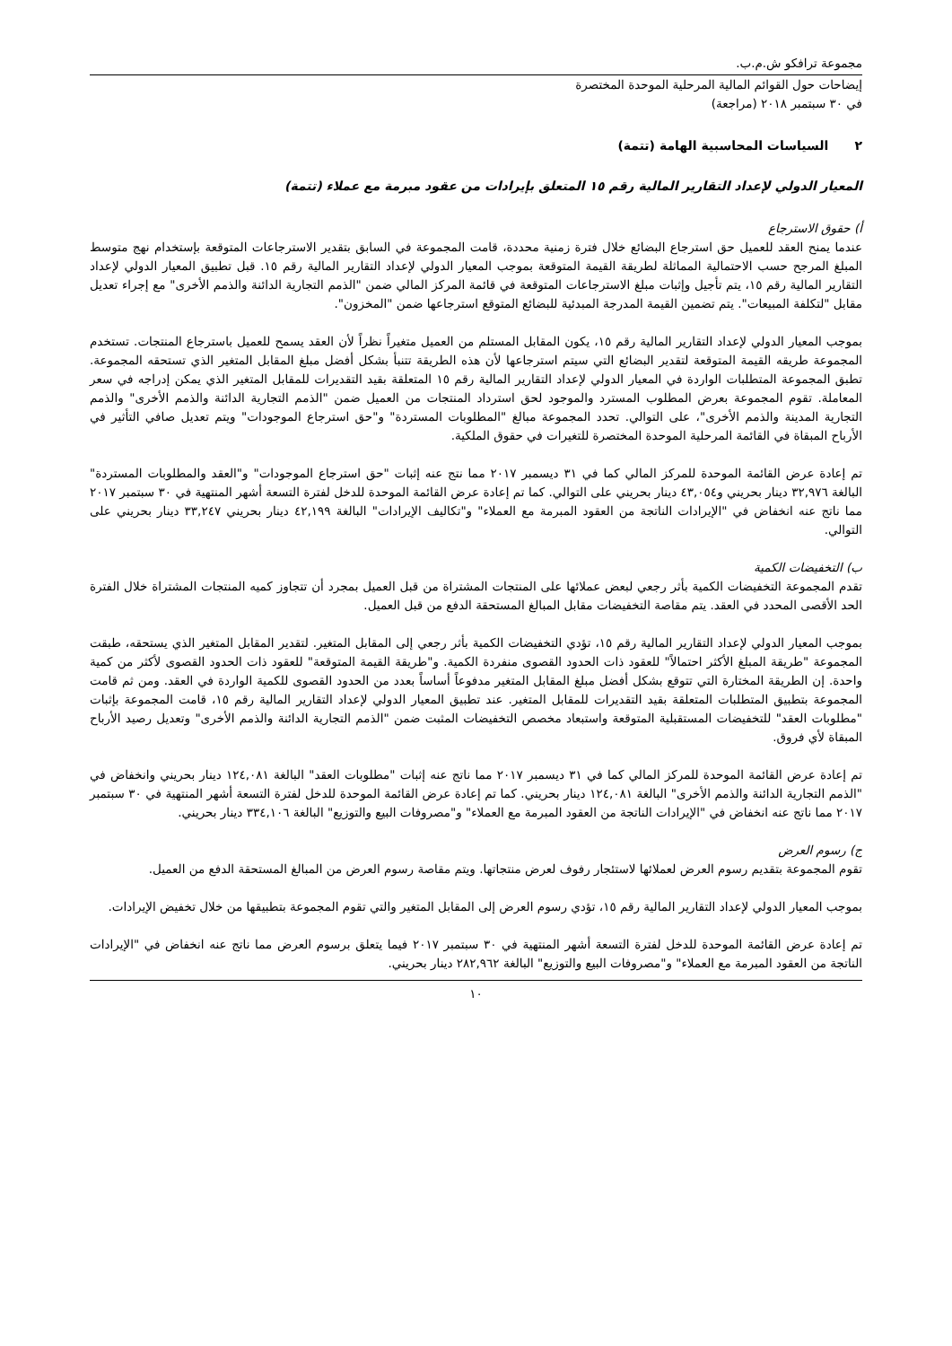مجموعة ترافكو ش.م.ب.
إيضاحات حول القوائم المالية المرحلية الموحدة المختصرة
في ٣٠ سبتمبر ٢٠١٨ (مراجعة)
٢ السياسات المحاسبية الهامة (تتمة)
المعيار الدولي لإعداد التقارير المالية رقم ١٥ المتعلق بإيرادات من عقود مبرمة مع عملاء (تتمة)
أ) حقوق الاسترجاع
عندما يمنح العقد للعميل حق استرجاع البضائع خلال فترة زمنية محددة، قامت المجموعة في السابق بتقدير الاسترجاعات المتوقعة بإستخدام نهج متوسط المبلغ المرجح حسب الاحتمالية المماثلة لطريقة القيمة المتوقعة بموجب المعيار الدولي لإعداد التقارير المالية رقم ١٥. قبل تطبيق المعيار الدولي لإعداد التقارير المالية رقم ١٥، يتم تأجيل وإثبات مبلغ الاسترجاعات المتوقعة في قائمة المركز المالي ضمن "الذمم التجارية الدائنة والذمم الأخرى" مع إجراء تعديل مقابل "لتكلفة المبيعات". يتم تضمين القيمة المدرجة المبدئية للبضائع المتوقع استرجاعها ضمن "المخزون".
بموجب المعيار الدولي لإعداد التقارير المالية رقم ١٥، يكون المقابل المستلم من العميل متغيراً نظراً لأن العقد يسمح للعميل باسترجاع المنتجات. تستخدم المجموعة طريقه القيمة المتوقعة لتقدير البضائع التي سيتم استرجاعها لأن هذه الطريقة تتنبأ بشكل أفضل مبلغ المقابل المتغير الذي تستحقه المجموعة. تطبق المجموعة المتطلبات الواردة في المعيار الدولي لإعداد التقارير المالية رقم ١٥ المتعلقة بقيد التقديرات للمقابل المتغير الذي يمكن إدراجه في سعر المعاملة. تقوم المجموعة بعرض المطلوب المسترد والموجود لحق استرداد المنتجات من العميل ضمن "الذمم التجارية الدائنة والذمم الأخرى" والذمم التجارية المدينة والذمم الأخرى"، على التوالي. تحدد المجموعة مبالغ "المطلوبات المستردة" و"حق استرجاع الموجودات" ويتم تعديل صافي التأثير في الأرباح المبقاة في القائمة المرحلية الموحدة المختصرة للتغيرات في حقوق الملكية.
تم إعادة عرض القائمة الموحدة للمركز المالي كما في ٣١ ديسمبر ٢٠١٧ مما نتج عنه إثبات "حق استرجاع الموجودات" و"العقد والمطلوبات المستردة" البالغة ٣٢,٩٧٦ دينار بحريني و٤٣,٠٥٤ دينار بحريني على التوالي. كما تم إعادة عرض القائمة الموحدة للدخل لفترة التسعة أشهر المنتهية في ٣٠ سبتمبر ٢٠١٧ مما ناتج عنه انخفاض في "الإيرادات الناتجة من العقود المبرمة مع العملاء" و"تكاليف الإيرادات" البالغة ٤٢,١٩٩ دينار بحريني ٣٣,٢٤٧ دينار بحريني على التوالي.
ب) التخفيضات الكمية
تقدم المجموعة التخفيضات الكمية بأثر رجعي لبعض عملائها على المنتجات المشتراة من قبل العميل بمجرد أن تتجاوز كميه المنتجات المشتراة خلال الفترة الحد الأقصى المحدد في العقد. يتم مقاصة التخفيضات مقابل المبالغ المستحقة الدفع من قبل العميل.
بموجب المعيار الدولي لإعداد التقارير المالية رقم ١٥، تؤدي التخفيضات الكمية بأثر رجعي إلى المقابل المتغير. لتقدير المقابل المتغير الذي يستحقه، طبقت المجموعة "طريقة المبلغ الأكثر احتمالاً" للعقود ذات الحدود القصوى منفردة الكمية. و"طريقة القيمة المتوقعة" للعقود ذات الحدود القصوى لأكثر من كمية واحدة. إن الطريقة المختارة التي تتوقع بشكل أفضل مبلغ المقابل المتغير مدفوعاً أساساً بعدد من الحدود القصوى للكمية الواردة في العقد. ومن ثم قامت المجموعة بتطبيق المتطلبات المتعلقة بقيد التقديرات للمقابل المتغير. عند تطبيق المعيار الدولي لإعداد التقارير المالية رقم ١٥، قامت المجموعة بإثبات "مطلوبات العقد" للتخفيضات المستقبلية المتوقعة واستبعاد مخصص التخفيضات المثبت ضمن "الذمم التجارية الدائنة والذمم الأخرى" وتعديل رصيد الأرباح المبقاة لأي فروق.
تم إعادة عرض القائمة الموحدة للمركز المالي كما في ٣١ ديسمبر ٢٠١٧ مما ناتج عنه إثبات "مطلوبات العقد" البالغة ١٢٤,٠٨١ دينار بحريني وانخفاض في "الذمم التجارية الدائنة والذمم الأخرى" البالغة ١٢٤,٠٨١ دينار بحريني. كما تم إعادة عرض القائمة الموحدة للدخل لفترة التسعة أشهر المنتهية في ٣٠ سبتمبر ٢٠١٧ مما ناتج عنه انخفاض في "الإيرادات الناتجة من العقود المبرمة مع العملاء" و"مصروفات البيع والتوزيع" البالغة ٣٣٤,١٠٦ دينار بحريني.
ج) رسوم العرض
تقوم المجموعة بتقديم رسوم العرض لعملائها لاستئجار رفوف لعرض منتجاتها. ويتم مقاصة رسوم العرض من المبالغ المستحقة الدفع من العميل.
بموجب المعيار الدولي لإعداد التقارير المالية رقم ١٥، تؤدي رسوم العرض إلى المقابل المتغير والتي تقوم المجموعة بتطبيقها من خلال تخفيض الإيرادات.
تم إعادة عرض القائمة الموحدة للدخل لفترة التسعة أشهر المنتهية في ٣٠ سبتمبر ٢٠١٧ فيما يتعلق برسوم العرض مما ناتج عنه انخفاض في "الإيرادات الناتجة من العقود المبرمة مع العملاء" و"مصروفات البيع والتوزيع" البالغة ٢٨٢,٩٦٢ دينار بحريني.
١٠